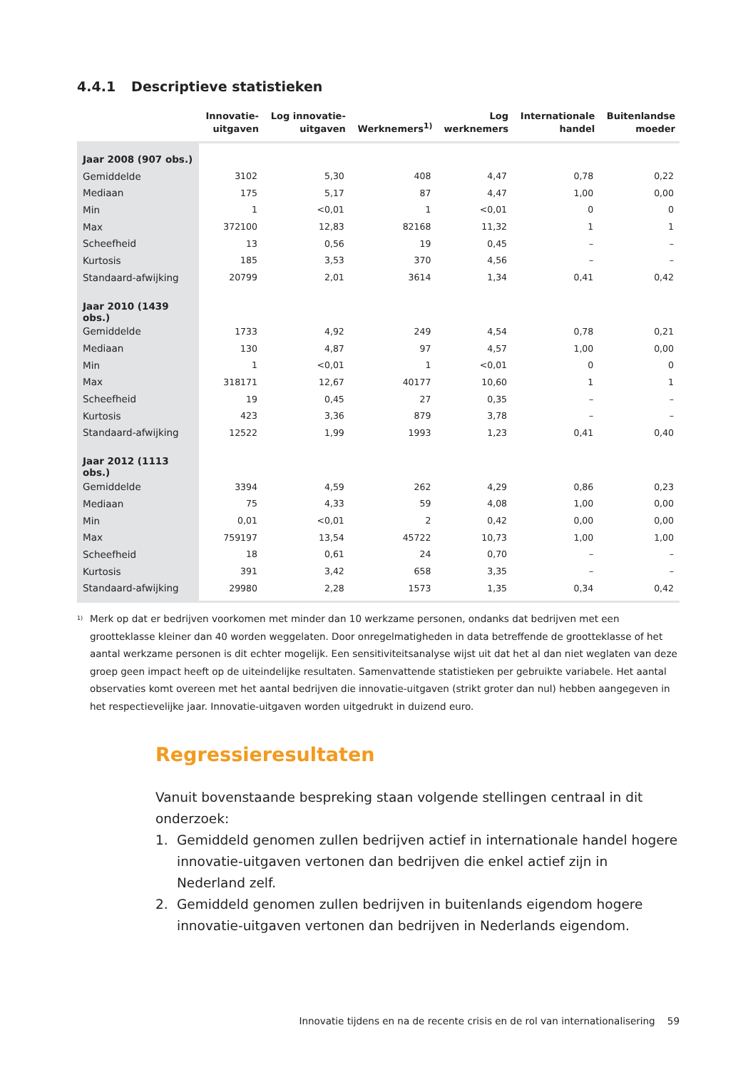4.4.1 Descriptieve statistieken
| | Innovatie- uitgaven | Log innovatie- uitgaven | Werknemers<sup>1)</sup> | Log werknemers | Internationale handel | Buitenlandse moeder |
| --- | --- | --- | --- | --- | --- | --- |
| Jaar 2008 (907 obs.) | | | | | | |
| Gemiddelde | 3102 | 5,30 | 408 | 4,47 | 0,78 | 0,22 |
| Mediaan | 175 | 5,17 | 87 | 4,47 | 1,00 | 0,00 |
| Min | 1 | <0,01 | 1 | <0,01 | 0 | 0 |
| Max | 372100 | 12,83 | 82168 | 11,32 | 1 | 1 |
| Scheefheid | 13 | 0,56 | 19 | 0,45 | – | – |
| Kurtosis | 185 | 3,53 | 370 | 4,56 | – | – |
| Standaard-afwijking | 20799 | 2,01 | 3614 | 1,34 | 0,41 | 0,42 |
| Jaar 2010 (1439 obs.) | | | | | | |
| Gemiddelde | 1733 | 4,92 | 249 | 4,54 | 0,78 | 0,21 |
| Mediaan | 130 | 4,87 | 97 | 4,57 | 1,00 | 0,00 |
| Min | 1 | <0,01 | 1 | <0,01 | 0 | 0 |
| Max | 318171 | 12,67 | 40177 | 10,60 | 1 | 1 |
| Scheefheid | 19 | 0,45 | 27 | 0,35 | – | – |
| Kurtosis | 423 | 3,36 | 879 | 3,78 | – | – |
| Standaard-afwijking | 12522 | 1,99 | 1993 | 1,23 | 0,41 | 0,40 |
| Jaar 2012 (1113 obs.) | | | | | | |
| Gemiddelde | 3394 | 4,59 | 262 | 4,29 | 0,86 | 0,23 |
| Mediaan | 75 | 4,33 | 59 | 4,08 | 1,00 | 0,00 |
| Min | 0,01 | <0,01 | 2 | 0,42 | 0,00 | 0,00 |
| Max | 759197 | 13,54 | 45722 | 10,73 | 1,00 | 1,00 |
| Scheefheid | 18 | 0,61 | 24 | 0,70 | – | – |
| Kurtosis | 391 | 3,42 | 658 | 3,35 | – | – |
| Standaard-afwijking | 29980 | 2,28 | 1573 | 1,35 | 0,34 | 0,42 |
<sup>1)</sup>
Merk op dat er bedrijven voorkomen met minder dan 10 werkzame personen, ondanks dat bedrijven met een grootteklasse kleiner dan 40 worden weggelaten. Door onregelmatigheden in data betreffende de grootteklasse of het aantal werkzame personen is dit echter mogelijk. Een sensitiviteitsanalyse wijst uit dat het al dan niet weglaten van deze groep geen impact heeft op de uiteindelijke resultaten. Samenvattende statistieken per gebruikte variabele. Het aantal observaties komt overeen met het aantal bedrijven die innovatie-uitgaven (strikt groter dan nul) hebben aangegeven in het respectievelijke jaar. Innovatie-uitgaven worden uitgedrukt in duizend euro.
Regressieresultaten
Vanuit bovenstaande bespreking staan volgende stellingen centraal in dit onderzoek:
1. Gemiddeld genomen zullen bedrijven actief in internationale handel hogere innovatie-uitgaven vertonen dan bedrijven die enkel actief zijn in Nederland zelf.
2. Gemiddeld genomen zullen bedrijven in buitenlands eigendom hogere innovatie-uitgaven vertonen dan bedrijven in Nederlands eigendom.
Innovatie tijdens en na de recente crisis en de rol van internationalisering 59